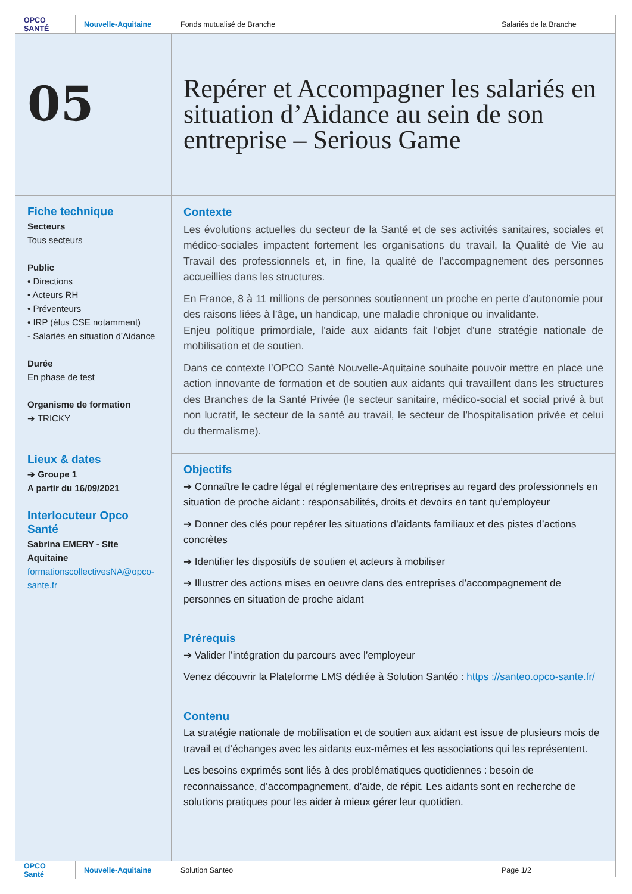OPCO
SANTÉ
Nouvelle-Aquitaine
Fonds mutualisé de Branche Salariés de la Branche
05
Fiche technique
Secteurs
Tous secteurs
Public
• Directions
• Acteurs RH
• Préventeurs
• IRP (élus CSE notamment)
- Salariés en situation d’Aidance
Durée
En phase de test
Organisme de formation
➔ TRICKY
Lieux & dates
➔ Groupe 1
A partir du 16/09/2021
Interlocuteur Opco Santé
Sabrina EMERY - Site Aquitaine
formationscollectivesNA@opco-sante.fr
Repérer et Accompagner les salariés en situation d’Aidance au sein de son entreprise – Serious Game
Contexte
Les évolutions actuelles du secteur de la Santé et de ses activités sanitaires, sociales et médico-sociales impactent fortement les organisations du travail, la Qualité de Vie au Travail des professionnels et, in fine, la qualité de l’accompagnement des personnes accueillies dans les structures.
En France, 8 à 11 millions de personnes soutiennent un proche en perte d’autonomie pour des raisons liées à l’âge, un handicap, une maladie chronique ou invalidante.
Enjeu politique primordiale, l’aide aux aidants fait l’objet d’une stratégie nationale de mobilisation et de soutien.
Dans ce contexte l’OPCO Santé Nouvelle-Aquitaine souhaite pouvoir mettre en place une action innovante de formation et de soutien aux aidants qui travaillent dans les structures des Branches de la Santé Privée (le secteur sanitaire, médico-social et social privé à but non lucratif, le secteur de la santé au travail, le secteur de l’hospitalisation privée et celui du thermalisme).
Objectifs
➔ Connaître le cadre légal et réglementaire des entreprises au regard des professionnels en situation de proche aidant : responsabilités, droits et devoirs en tant qu’employeur
➔ Donner des clés pour repérer les situations d’aidants familiaux et des pistes d’actions concrètes
➔ Identifier les dispositifs de soutien et acteurs à mobiliser
➔ Illustrer des actions mises en oeuvre dans des entreprises d’accompagnement de personnes en situation de proche aidant
Prérequis
➔ Valider l’intégration du parcours avec l’employeur
Venez découvrir la Plateforme LMS dédiée à Solution Santéo : https ://santeo.opco-sante.fr/
Contenu
La stratégie nationale de mobilisation et de soutien aux aidant est issue de plusieurs mois de travail et d’échanges avec les aidants eux-mêmes et les associations qui les représentent.
Les besoins exprimés sont liés à des problématiques quotidiennes : besoin de reconnaissance, d’accompagnement, d’aide, de répit. Les aidants sont en recherche de solutions pratiques pour les aider à mieux gérer leur quotidien.
OPCO Santé
Nouvelle-Aquitaine
Solution Santeo Page 1/2